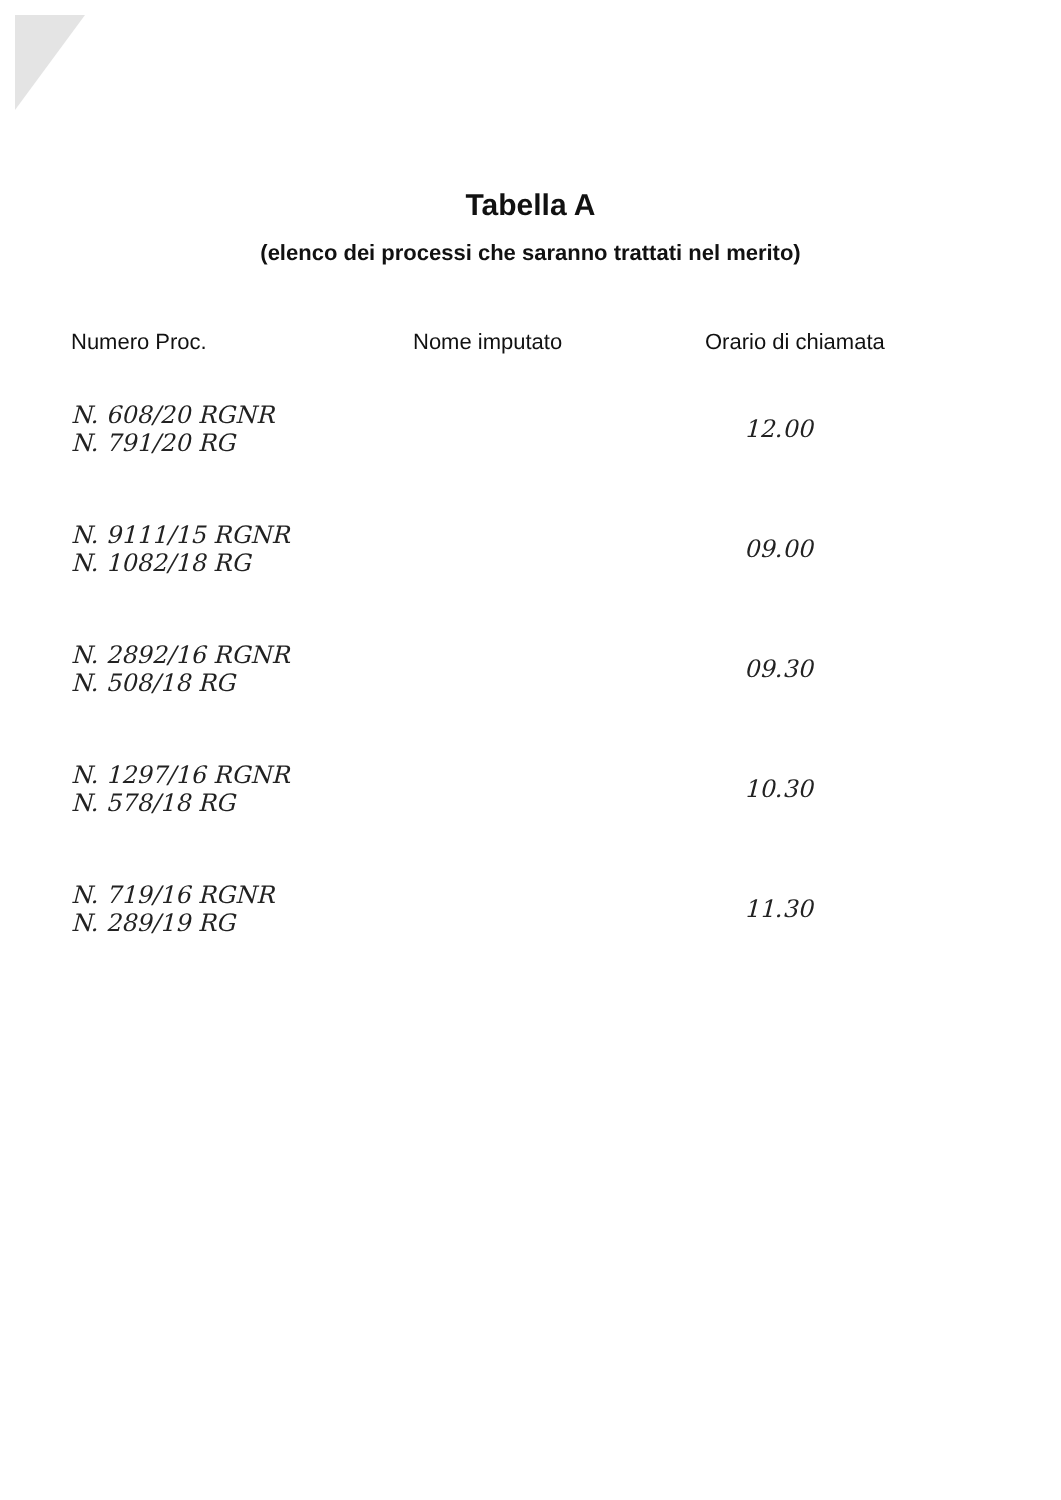Tabella A
(elenco dei processi che saranno trattati nel merito)
| Numero Proc. | Nome imputato | Orario di chiamata |
| --- | --- | --- |
| N. 608/20 RGNR N. 791/20 RG | | 12.00 |
| N. 9111/15 RGNR N. 1082/18 RG | | 09.00 |
| N. 2892/16 RGNR N. 508/18 RG | | 09.30 |
| N. 1297/16 RGNR N. 578/18 RG | | 10.30 |
| N. 719/16 RGNR N. 289/19 RG | | 11.30 |